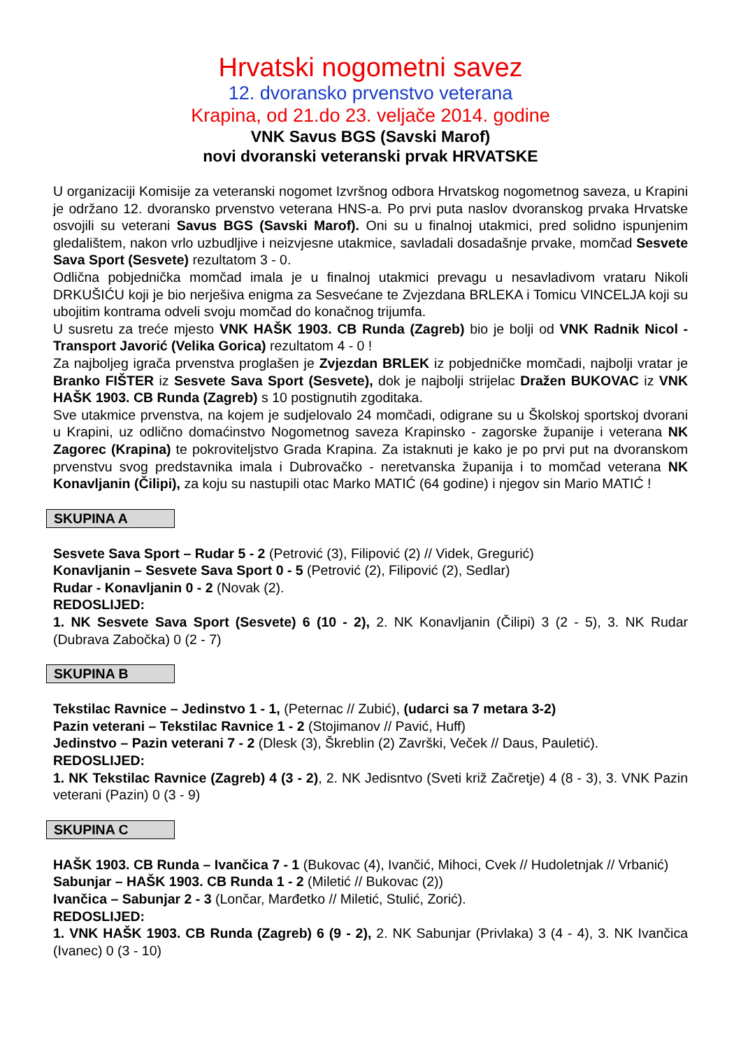Hrvatski nogometni savez
12. dvoransko prvenstvo veterana
Krapina, od 21.do 23. veljače 2014. godine
VNK Savus BGS (Savski Marof)
novi dvoranski veteranski prvak HRVATSKE
U organizaciji Komisije za veteranski nogomet Izvršnog odbora Hrvatskog nogometnog saveza, u Krapini je održano 12. dvoransko prvenstvo veterana HNS-a. Po prvi puta naslov dvoranskog prvaka Hrvatske osvojili su veterani Savus BGS (Savski Marof). Oni su u finalnoj utakmici, pred solidno ispunjenim gledalištem, nakon vrlo uzbudljive i neizvjesne utakmice, savladali dosadašnje prvake, momčad Sesvete Sava Sport (Sesvete) rezultatom 3 - 0.
Odlična pobjednička momčad imala je u finalnoj utakmici prevagu u nesavladivom vrataru Nikoli DRKUŠIĆU koji je bio nerješiva enigma za Sesvećane te Zvjezdana BRLEKA i Tomicu VINCELJA koji su ubojitim kontrama odveli svoju momčad do konačnog trijumfa.
U susretu za treće mjesto VNK HAŠK 1903. CB Runda (Zagreb) bio je bolji od VNK Radnik Nicol - Transport Javorić (Velika Gorica) rezultatom 4 - 0 !
Za najboljeg igrača prvenstva proglašen je Zvjezdan BRLEK iz pobjedničke momčadi, najbolji vratar je Branko FIŠTER iz Sesvete Sava Sport (Sesvete), dok je najbolji strijelac Dražen BUKOVAC iz VNK HAŠK 1903. CB Runda (Zagreb) s 10 postignutih zgoditaka.
Sve utakmice prvenstva, na kojem je sudjelovalo 24 momčadi, odigrane su u Školskoj sportskoj dvorani u Krapini, uz odlično domaćinstvo Nogometnog saveza Krapinsko - zagorske županije i veterana NK Zagorec (Krapina) te pokroviteljstvo Grada Krapina. Za istaknuti je kako je po prvi put na dvoranskom prvenstvu svog predstavnika imala i Dubrovačko - neretvanska županija i to momčad veterana NK Konavljanin (Čilipi), za koju su nastupili otac Marko MATIĆ (64 godine) i njegov sin Mario MATIĆ !
SKUPINA A
Sesvete Sava Sport – Rudar 5 - 2 (Petrović (3), Filipović (2) // Videk, Gregurić)
Konavljanin – Sesvete Sava Sport 0 - 5 (Petrović (2), Filipović (2), Sedlar)
Rudar - Konavljanin 0 - 2 (Novak (2).
REDOSLIJED:
1. NK Sesvete Sava Sport (Sesvete) 6 (10 - 2), 2. NK Konavljanin (Čilipi) 3 (2 - 5), 3. NK Rudar (Dubrava Zabočka) 0 (2 - 7)
SKUPINA B
Tekstilac Ravnice – Jedinstvo 1 - 1, (Peternac // Zubić), (udarci sa 7 metara 3-2)
Pazin veterani – Tekstilac Ravnice 1 - 2 (Stojimanov // Pavić, Huff)
Jedinstvo – Pazin veterani 7 - 2 (Dlesk (3), Škreblin (2) Završki, Veček // Daus, Pauletić).
REDOSLIJED:
1. NK Tekstilac Ravnice (Zagreb) 4 (3 - 2), 2. NK Jedisntvo (Sveti križ Začretje) 4 (8 - 3), 3. VNK Pazin veterani (Pazin) 0 (3 - 9)
SKUPINA C
HAŠK 1903. CB Runda – Ivančica 7 - 1 (Bukovac (4), Ivančić, Mihoci, Cvek // Hudoletnjak // Vrbanić)
Sabunjar – HAŠK 1903. CB Runda 1 - 2 (Miletić // Bukovac (2))
Ivančica – Sabunjar 2 - 3 (Lončar, Marđetko // Miletić, Stulić, Zorić).
REDOSLIJED:
1. VNK HAŠK 1903. CB Runda (Zagreb) 6 (9 - 2), 2. NK Sabunjar (Privlaka) 3 (4 - 4), 3. NK Ivančica (Ivanec) 0 (3 - 10)